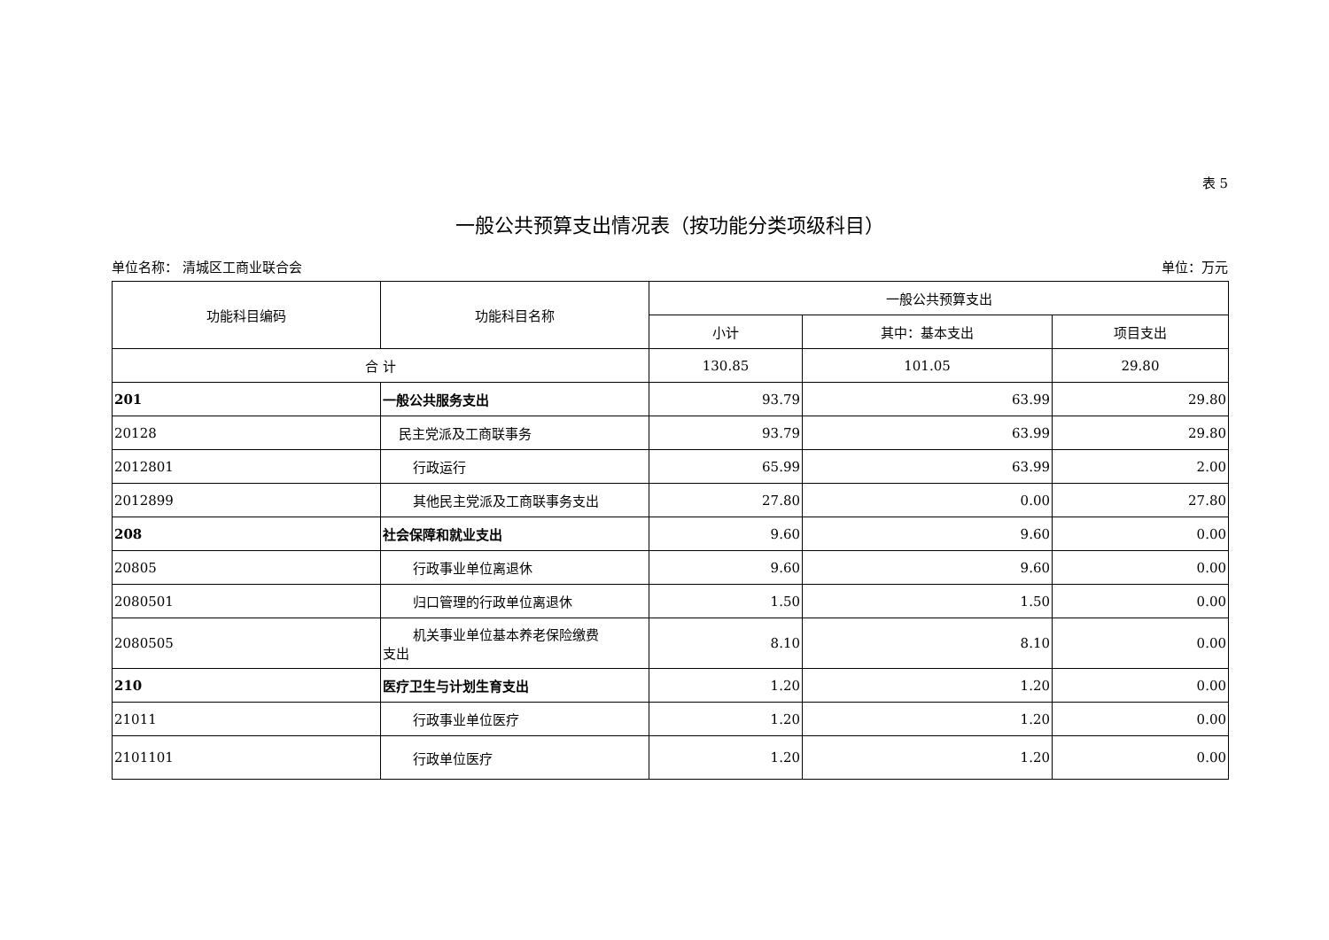表 5
一般公共预算支出情况表（按功能分类项级科目）
单位名称： 清城区工商业联合会 单位：万元
| 功能科目编码 | 功能科目名称 | 一般公共预算支出 | | |
| --- | --- | --- | --- | --- |
| | | 小计 | 其中：基本支出 | 项目支出 |
| 合 计 | | 130.85 | 101.05 | 29.80 |
| 201 | 一般公共服务支出 | 93.79 | 63.99 | 29.80 |
| 20128 | 民主党派及工商联事务 | 93.79 | 63.99 | 29.80 |
| 2012801 | 行政运行 | 65.99 | 63.99 | 2.00 |
| 2012899 | 其他民主党派及工商联事务支出 | 27.80 | 0.00 | 27.80 |
| 208 | 社会保障和就业支出 | 9.60 | 9.60 | 0.00 |
| 20805 | 行政事业单位离退休 | 9.60 | 9.60 | 0.00 |
| 2080501 | 归口管理的行政单位离退休 | 1.50 | 1.50 | 0.00 |
| 2080505 | 机关事业单位基本养老保险缴费 支出 | 8.10 | 8.10 | 0.00 |
| 210 | 医疗卫生与计划生育支出 | 1.20 | 1.20 | 0.00 |
| 21011 | 行政事业单位医疗 | 1.20 | 1.20 | 0.00 |
| 2101101 | 行政单位医疗 | 1.20 | 1.20 | 0.00 |